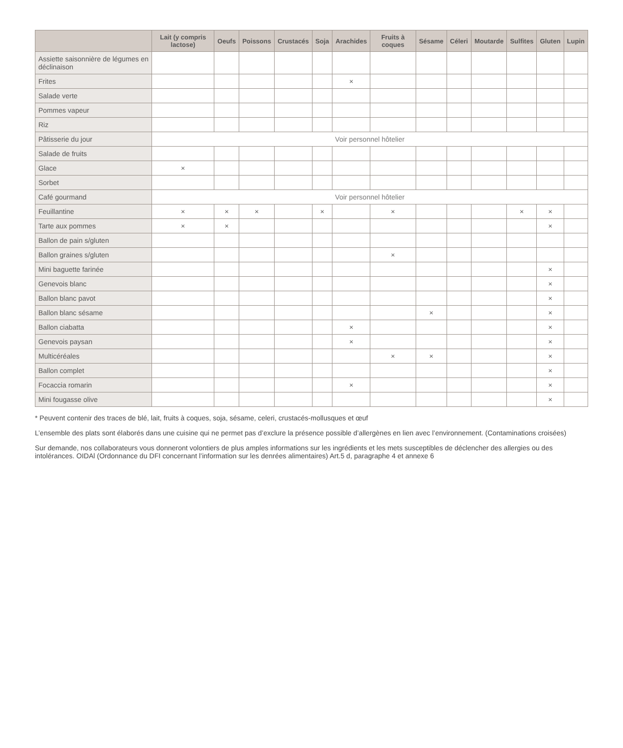| | Lait (y compris lactose) | Oeufs | Poissons | Crustacés | Soja | Arachides | Fruits à coques | Sésame | Céleri | Moutarde | Sulfites | Gluten | Lupin |
| --- | --- | --- | --- | --- | --- | --- | --- | --- | --- | --- | --- | --- | --- |
| Assiette saisonnière de légumes en déclinaison | | | | | | | | | | | | | |
| Frites | | | | | | × | | | | | | | |
| Salade verte | | | | | | | | | | | | | |
| Pommes vapeur | | | | | | | | | | | | | |
| Riz | | | | | | | | | | | | | |
| Pâtisserie du jour | Voir personnel hôtelier | | | | | | | | | | | | |
| Salade de fruits | | | | | | | | | | | | | |
| Glace | × | | | | | | | | | | | | |
| Sorbet | | | | | | | | | | | | | |
| Café gourmand | Voir personnel hôtelier | | | | | | | | | | | | |
| Feuillantine | × | × | × | | × | | × | | | | × | × | |
| Tarte aux pommes | × | × | | | | | | | | | | × | |
| Ballon de pain s/gluten | | | | | | | | | | | | | |
| Ballon graines s/gluten | | | | | | | × | | | | | | |
| Mini baguette farinée | | | | | | | | | | | | × | |
| Genevois blanc | | | | | | | | | | | | × | |
| Ballon blanc pavot | | | | | | | | | | | | × | |
| Ballon blanc sésame | | | | | | | | × | | | | × | |
| Ballon ciabatta | | | | | | × | | | | | | × | |
| Genevois paysan | | | | | | × | | | | | | × | |
| Multicéréales | | | | | | | × | × | | | | × | |
| Ballon complet | | | | | | | | | | | | × | |
| Focaccia romarin | | | | | | × | | | | | | × | |
| Mini fougasse olive | | | | | | | | | | | | × | |
* Peuvent contenir des traces de blé, lait, fruits à coques, soja, sésame, celeri, crustacés-mollusques et œuf
L’ensemble des plats sont élaborés dans une cuisine qui ne permet pas d’exclure la présence possible d’allergènes en lien avec l’environnement. (Contaminations croisées)
Sur demande, nos collaborateurs vous donneront volontiers de plus amples informations sur les ingrédients et les mets susceptibles de déclencher des allergies ou des intolérances. OIDAl (Ordonnance du DFI concernant l’information sur les denrées alimentaires) Art.5 d, paragraphe 4 et annexe 6